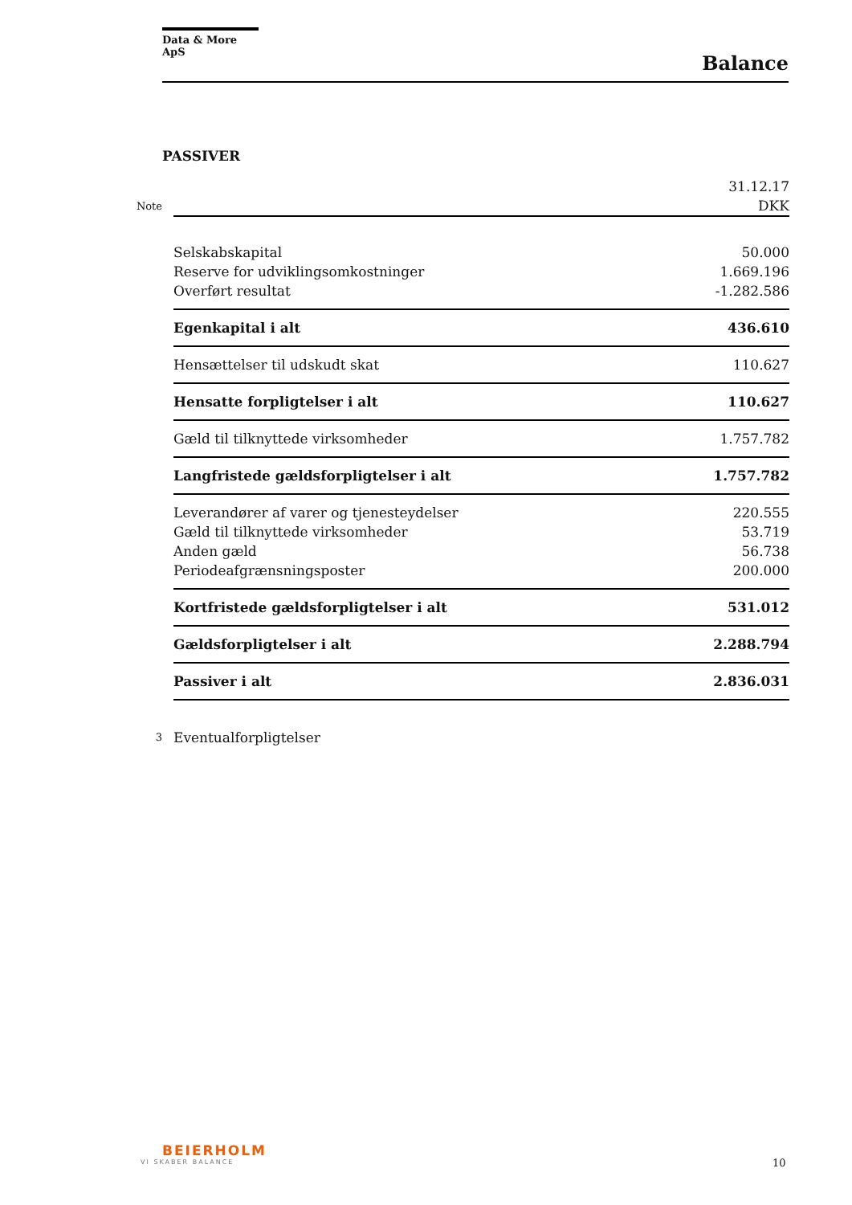Data & More ApS
Balance
PASSIVER
| | | 31.12.17 |
| Note | | DKK |
| | Selskabskapital | 50.000 |
| | Reserve for udviklingsomkostninger | 1.669.196 |
| | Overført resultat | -1.282.586 |
| | Egenkapital i alt | 436.610 |
| | Hensættelser til udskudt skat | 110.627 |
| | Hensatte forpligtelser i alt | 110.627 |
| | Gæld til tilknyttede virksomheder | 1.757.782 |
| | Langfristede gældsforpligtelser i alt | 1.757.782 |
| | Leverandører af varer og tjenesteydelser | 220.555 |
| | Gæld til tilknyttede virksomheder | 53.719 |
| | Anden gæld | 56.738 |
| | Periodeafgrænsningsposter | 200.000 |
| | Kortfristede gældsforpligtelser i alt | 531.012 |
| | Gældsforpligtelser i alt | 2.288.794 |
| | Passiver i alt | 2.836.031 |
| 3 | Eventualforpligtelser | |
BEIERHOLM
VI SKABER BALANCE
10